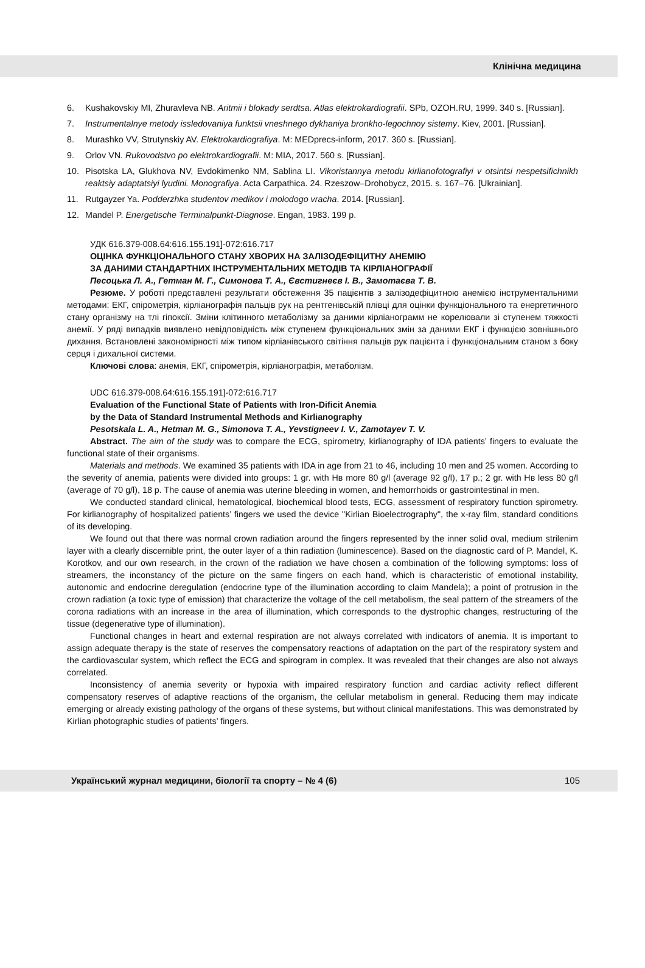Клінічна медицина
6. Kushakovskiy MI, Zhuravleva NB. Aritmii i blokady serdtsa. Atlas elektrokardiografii. SPb, OZOH.RU, 1999. 340 s. [Russian].
7. Instrumentalnye metody issledovaniya funktsii vneshnego dykhaniya bronkho-legochnoy sistemy. Kiev, 2001. [Russian].
8. Murashko VV, Strutynskiy AV. Elektrokardiografiya. M: MEDprecs-inform, 2017. 360 s. [Russian].
9. Orlov VN. Rukovodstvo po elektrokardiografii. M: MIA, 2017. 560 s. [Russian].
10. Pisotska LA, Glukhova NV, Evdokimenko NM, Sablina LI. Vikoristannya metodu kirlianofotografiyi v otsintsi nespetsifichnikh reaktsiy adaptatsiyi lyudini. Monografiya. Acta Carpathica. 24. Rzeszow–Drohobycz, 2015. s. 167–76. [Ukrainian].
11. Rutgayzer Ya. Podderzhka studentov medikov i molodogo vracha. 2014. [Russian].
12. Mandel P. Energetische Terminalpunkt-Diagnose. Engan, 1983. 199 p.
УДК 616.379-008.64:616.155.191]-072:616.717
ОЦІНКА ФУНКЦІОНАЛЬНОГО СТАНУ ХВОРИХ НА ЗАЛІЗОДЕФІЦИТНУ АНЕМІЮ
ЗА ДАНИМИ СТАНДАРТНИХ ІНСТРУМЕНТАЛЬНИХ МЕТОДІВ ТА КІРЛІАНОГРАФІЇ
Песоцька Л. А., Гетман М. Г., Симонова Т. А., Євстигнеєв І. В., Замотаєва Т. В.
Резюме. У роботі представлені результати обстеження 35 пацієнтів з залізодефіцитною анемією інструментальними методами: ЕКГ, спірометрія, кірліанографія пальців рук на рентгенівській плівці для оцінки функціонального та енергетичного стану організму на тлі гіпоксії. Зміни клітинного метаболізму за даними кірліанограмм не корелювали зі ступенем тяжкості анемії. У ряді випадків виявлено невідповідність між ступенем функціональних змін за даними ЕКГ і функцією зовнішнього дихання. Встановлені закономірності між типом кірліанівського світіння пальців рук пацієнта і функціональним станом з боку серця і дихальної системи.
Ключові слова: анемія, ЕКГ, спірометрія, кірліанографія, метаболізм.
UDC 616.379-008.64:616.155.191]-072:616.717
Evaluation of the Functional State of Patients with Iron-Dificit Anemia
by the Data of Standard Instrumental Methods and Kirlianography
Pesotskala L. A., Hetman M. G., Simonova T. A., Yevstigneev I. V., Zamotayev T. V.
Abstract. The aim of the study was to compare the ECG, spirometry, kirlianography of IDA patients’ fingers to evaluate the functional state of their organisms.
Materials and methods. We examined 35 patients with IDA in age from 21 to 46, including 10 men and 25 women. According to the severity of anemia, patients were divided into groups: 1 gr. with Нв more 80 g/l (average 92 g/l), 17 p.; 2 gr. with Нв less 80 g/l (average of 70 g/l), 18 p. The cause of anemia was uterine bleeding in women, and hemorrhoids or gastrointestinal in men.
We conducted standard clinical, hematological, biochemical blood tests, ECG, assessment of respiratory function spirometry. For kirlianography of hospitalized patients’ fingers we used the device "Kirlian Bioelectrography", the x-ray film, standard conditions of its developing.
We found out that there was normal crown radiation around the fingers represented by the inner solid oval, medium strilenim layer with a clearly discernible print, the outer layer of a thin radiation (luminescence). Based on the diagnostic card of P. Mandel, K. Korotkov, and our own research, in the crown of the radiation we have chosen a combination of the following symptoms: loss of streamers, the inconstancy of the picture on the same fingers on each hand, which is characteristic of emotional instability, autonomic and endocrine deregulation (endocrine type of the illumination according to claim Mandela); a point of protrusion in the crown radiation (a toxic type of emission) that characterize the voltage of the cell metabolism, the seal pattern of the streamers of the corona radiations with an increase in the area of illumination, which corresponds to the dystrophic changes, restructuring of the tissue (degenerative type of illumination).
Functional changes in heart and external respiration are not always correlated with indicators of anemia. It is important to assign adequate therapy is the state of reserves the compensatory reactions of adaptation on the part of the respiratory system and the cardiovascular system, which reflect the ECG and spirogram in complex. It was revealed that their changes are also not always correlated.
Inconsistency of anemia severity or hypoxia with impaired respiratory function and cardiac activity reflect different compensatory reserves of adaptive reactions of the organism, the cellular metabolism in general. Reducing them may indicate emerging or already existing pathology of the organs of these systems, but without clinical manifestations. This was demonstrated by Kirlian photographic studies of patients’ fingers.
Український журнал медицини, біології та спорту – № 4 (6) 105